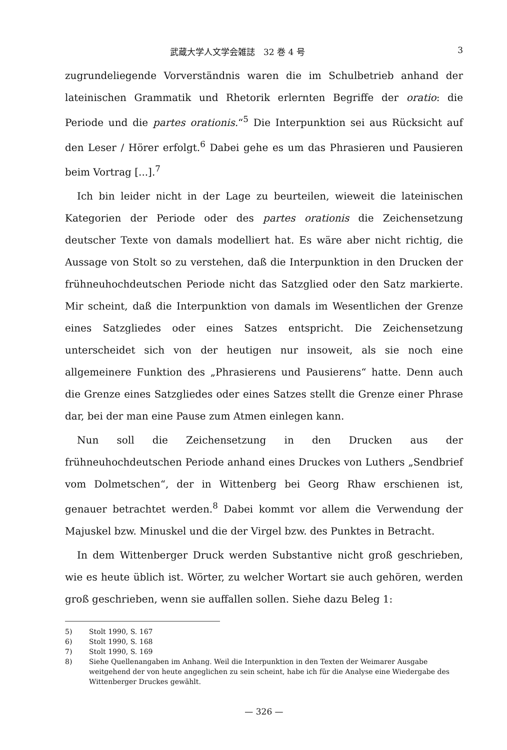武蔵大学人文学会雑誌　32 巻 4 号 3
zugrundeliegende Vorverständnis waren die im Schulbetrieb anhand der lateinischen Grammatik und Rhetorik erlernten Begriffe der oratio: die Periode und die partes orationis.“<sup>5</sup> Die Interpunktion sei aus Rücksicht auf den Leser / Hörer erfolgt.<sup>6</sup> Dabei gehe es um das Phrasieren und Pausieren beim Vortrag [...].<sup>7</sup>
Ich bin leider nicht in der Lage zu beurteilen, wieweit die lateinischen Kategorien der Periode oder des partes orationis die Zeichensetzung deutscher Texte von damals modelliert hat. Es wäre aber nicht richtig, die Aussage von Stolt so zu verstehen, daß die Interpunktion in den Drucken der frühneuhochdeutschen Periode nicht das Satzglied oder den Satz markierte. Mir scheint, daß die Interpunktion von damals im Wesentlichen der Grenze eines Satzgliedes oder eines Satzes entspricht. Die Zeichensetzung unterscheidet sich von der heutigen nur insoweit, als sie noch eine allgemeinere Funktion des „Phrasierens und Pausierens“ hatte. Denn auch die Grenze eines Satzgliedes oder eines Satzes stellt die Grenze einer Phrase dar, bei der man eine Pause zum Atmen einlegen kann.
Nun soll die Zeichensetzung in den Drucken aus der frühneuhochdeutschen Periode anhand eines Druckes von Luthers „Sendbrief vom Dolmetschen“, der in Wittenberg bei Georg Rhaw erschienen ist, genauer betrachtet werden.<sup>8</sup> Dabei kommt vor allem die Verwendung der Majuskel bzw. Minuskel und die der Virgel bzw. des Punktes in Betracht.
In dem Wittenberger Druck werden Substantive nicht groß geschrieben, wie es heute üblich ist. Wörter, zu welcher Wortart sie auch gehören, werden groß geschrieben, wenn sie auffallen sollen. Siehe dazu Beleg 1:
5) Stolt 1990, S. 167
6) Stolt 1990, S. 168
7) Stolt 1990, S. 169
8) Siehe Quellenangaben im Anhang. Weil die Interpunktion in den Texten der Weimarer Ausgabe weitgehend der von heute angeglichen zu sein scheint, habe ich für die Analyse eine Wiedergabe des Wittenberger Druckes gewählt.
— 326 —